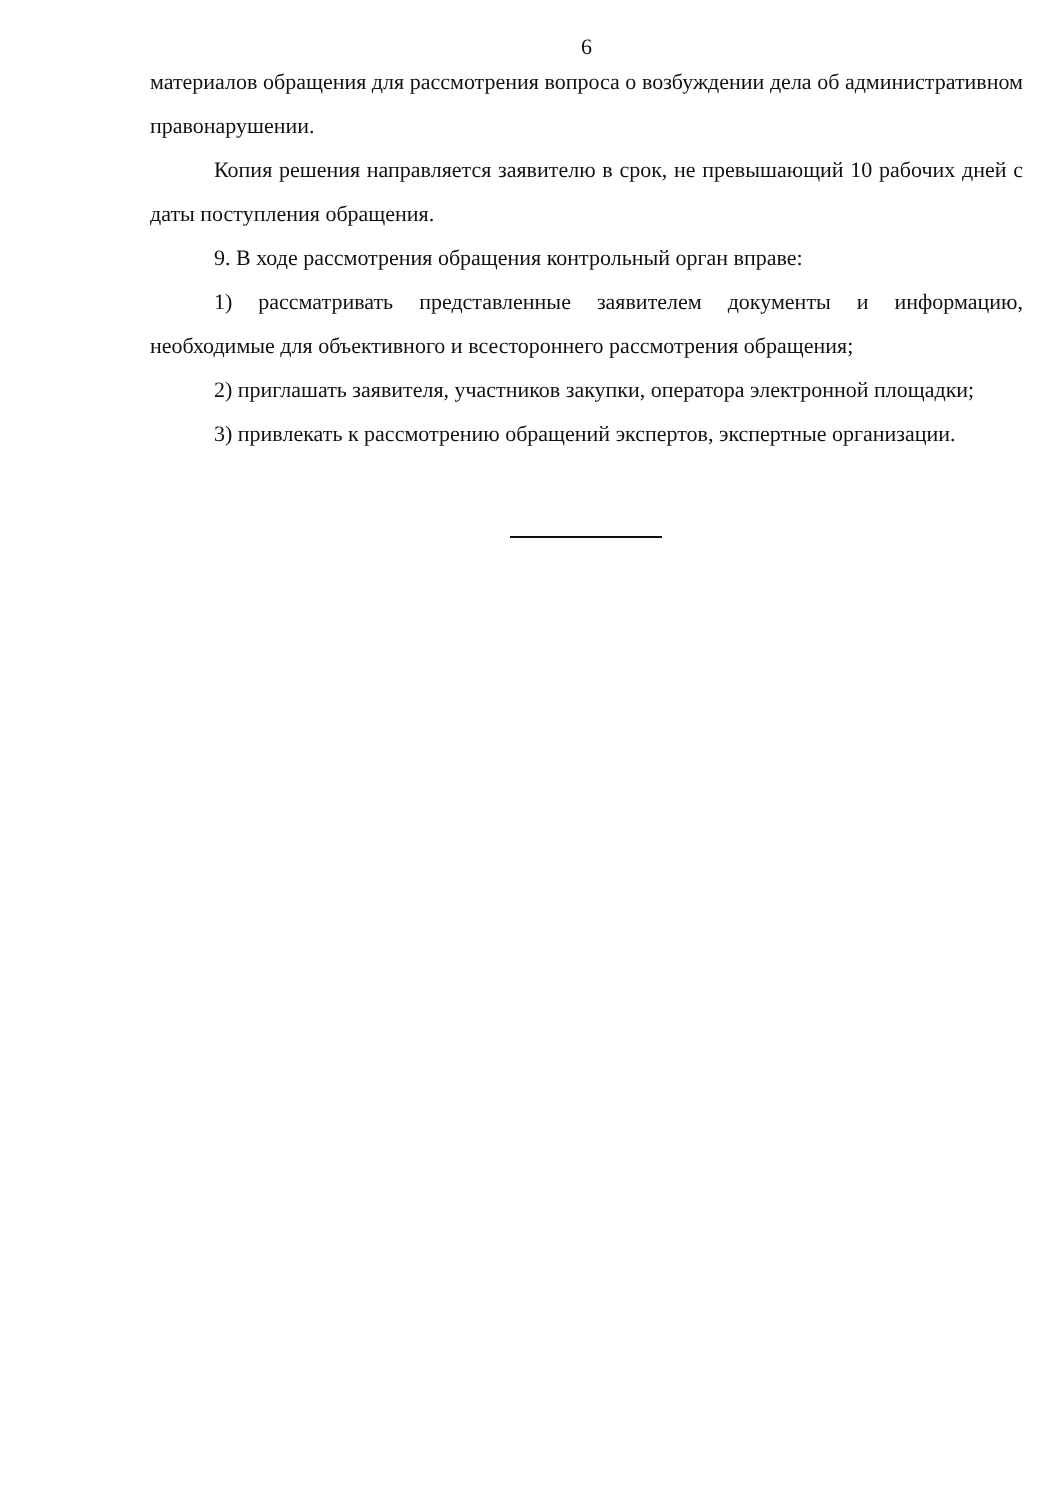6
материалов обращения для рассмотрения вопроса о возбуждении дела об административном правонарушении.
Копия решения направляется заявителю в срок, не превышающий 10 рабочих дней с даты поступления обращения.
9. В ходе рассмотрения обращения контрольный орган вправе:
1) рассматривать представленные заявителем документы и информацию, необходимые для объективного и всестороннего рассмотрения обращения;
2) приглашать заявителя, участников закупки, оператора электронной площадки;
3) привлекать к рассмотрению обращений экспертов, экспертные организации.